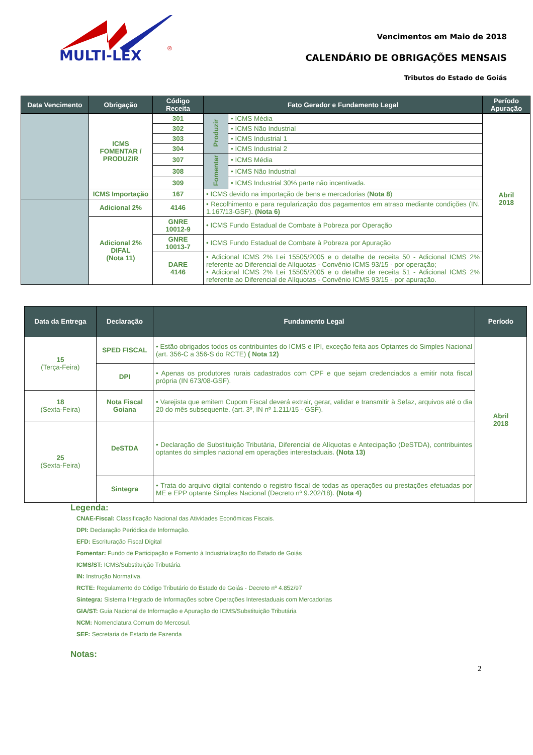MULTI-LEX
®
Vencimentos em Maio de 2018
CALENDÁRIO DE OBRIGAÇÕES MENSAIS
Tributos do Estado de Goiás
| Data Vencimento | Obrigação | Código Receita | Fato Gerador e Fundamento Legal | | Período Apuração |
| --- | --- | --- | --- | --- | --- |
| | ICMS FOMENTAR / PRODUZIR | 301 | Produzir | • ICMS Média | Abril 2018 |
| | | 302 | | • ICMS Não Industrial | |
| | | 303 | | • ICMS Industrial 1 | |
| | | 304 | | • ICMS Industrial 2 | |
| | | 307 | Fomentar | • ICMS Média | |
| | | 308 | | • ICMS Não Industrial | |
| | | 309 | | • ICMS Industrial 30% parte não incentivada. | |
| | ICMS Importação | 167 | • ICMS devido na importação de bens e mercadorias ( Nota 8 ) | | |
| | Adicional 2% | 4146 | • Recolhimento e para regularização dos pagamentos em atraso mediante condições (IN. 1.167/13-GSF). (Nota 6) | | |
| | Adicional 2% DIFAL (Nota 11) | GNRE 10012-9 | • ICMS Fundo Estadual de Combate à Pobreza por Operação | | |
| | | GNRE 10013-7 | • ICMS Fundo Estadual de Combate à Pobreza por Apuração | | |
| | | DARE 4146 | • Adicional ICMS 2% Lei 15505/2005 e o detalhe de receita 50 - Adicional ICMS 2% referente ao Diferencial de Alíquotas - Convênio ICMS 93/15 - por operação; • Adicional ICMS 2% Lei 15505/2005 e o detalhe de receita 51 - Adicional ICMS 2% referente ao Diferencial de Alíquotas - Convênio ICMS 93/15 - por apuração. | | |
| Data da Entrega | Declaração | Fundamento Legal | Período |
| --- | --- | --- | --- |
| 15 (Terça-Feira) | SPED FISCAL | • Estão obrigados todos os contribuintes do ICMS e IPI, exceção feita aos Optantes do Simples Nacional (art. 356-C a 356-S do RCTE) ( Nota 12) | Abril 2018 |
| | DPI | • Apenas os produtores rurais cadastrados com CPF e que sejam credenciados a emitir nota fiscal própria (IN 673/08-GSF). | |
| 18 (Sexta-Feira) | Nota Fiscal Goiana | • Varejista que emitem Cupom Fiscal deverá extrair, gerar, validar e transmitir à Sefaz, arquivos até o dia 20 do mês subsequente. (art. 3º, IN nº 1.211/15 - GSF). | |
| 25 (Sexta-Feira) | DeSTDA | • Declaração de Substituição Tributária, Diferencial de Alíquotas e Antecipação (DeSTDA), contribuintes optantes do simples nacional em operações interestaduais. (Nota 13) | |
| | Sintegra | • Trata do arquivo digital contendo o registro fiscal de todas as operações ou prestações efetuadas por ME e EPP optante Simples Nacional (Decreto nº 9.202/18). (Nota 4) | |
Legenda:
CNAE-Fiscal: Classificação Nacional das Atividades Econômicas Fiscais.
DPI: Declaração Periódica de Informação.
EFD: Escrituração Fiscal Digital
Fomentar: Fundo de Participação e Fomento à Industrialização do Estado de Goiás
ICMS/ST: ICMS/Substituição Tributária
IN: Instrução Normativa.
RCTE: Regulamento do Código Tributário do Estado de Goiás - Decreto nº 4.852/97
Sintegra: Sistema Integrado de Informações sobre Operações Interestaduais com Mercadorias
GIA/ST: Guia Nacional de Informação e Apuração do ICMS/Substituição Tributária
NCM: Nomenclatura Comum do Mercosul.
SEF: Secretaria de Estado de Fazenda
Notas:
2